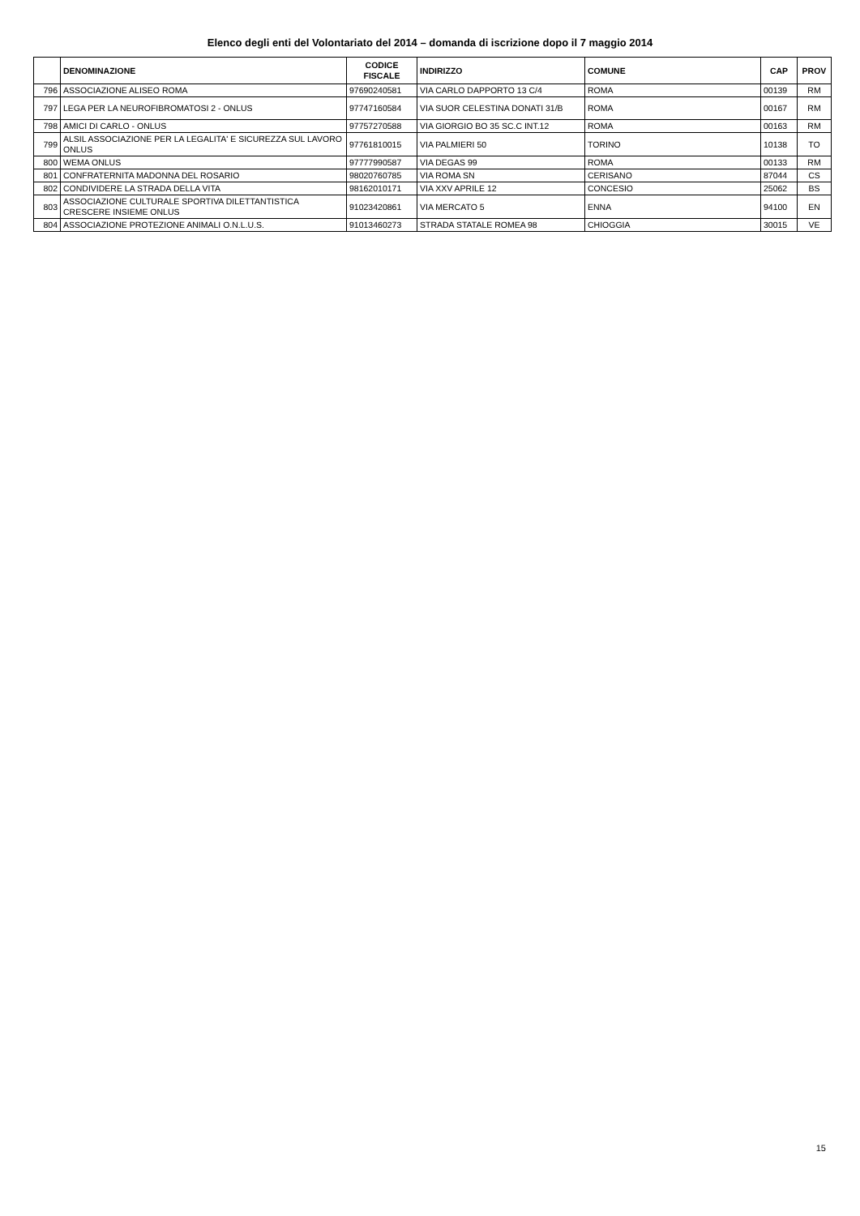Elenco degli enti del Volontariato del 2014 – domanda di iscrizione dopo il 7 maggio 2014
| | DENOMINAZIONE | CODICE FISCALE | INDIRIZZO | COMUNE | CAP | PROV |
| --- | --- | --- | --- | --- | --- | --- |
| 796 | ASSOCIAZIONE ALISEO ROMA | 97690240581 | VIA CARLO DAPPORTO 13 C/4 | ROMA | 00139 | RM |
| 797 | LEGA PER LA NEUROFIBROMATOSI 2 - ONLUS | 97747160584 | VIA SUOR CELESTINA DONATI 31/B | ROMA | 00167 | RM |
| 798 | AMICI DI CARLO - ONLUS | 97757270588 | VIA GIORGIO BO 35 SC.C INT.12 | ROMA | 00163 | RM |
| 799 | ALSIL ASSOCIAZIONE PER LA LEGALITA' E SICUREZZA SUL LAVORO ONLUS | 97761810015 | VIA PALMIERI 50 | TORINO | 10138 | TO |
| 800 | WEMA ONLUS | 97777990587 | VIA DEGAS 99 | ROMA | 00133 | RM |
| 801 | CONFRATERNITA MADONNA DEL ROSARIO | 98020760785 | VIA ROMA SN | CERISANO | 87044 | CS |
| 802 | CONDIVIDERE LA STRADA DELLA VITA | 98162010171 | VIA XXV APRILE 12 | CONCESIO | 25062 | BS |
| 803 | ASSOCIAZIONE CULTURALE SPORTIVA DILETTANTISTICA CRESCERE INSIEME ONLUS | 91023420861 | VIA MERCATO 5 | ENNA | 94100 | EN |
| 804 | ASSOCIAZIONE PROTEZIONE ANIMALI O.N.L.U.S. | 91013460273 | STRADA STATALE ROMEA 98 | CHIOGGIA | 30015 | VE |
15